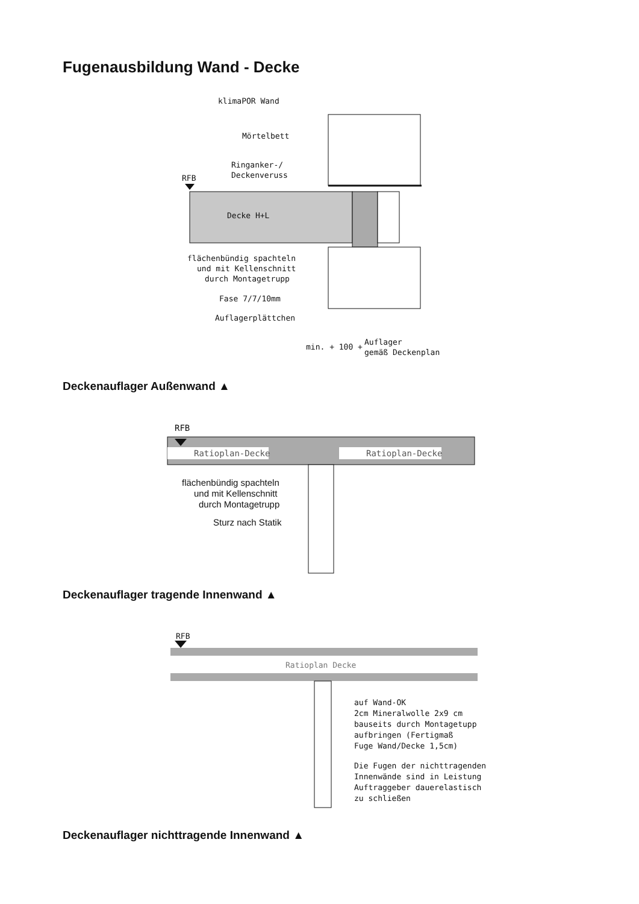Fugenausbildung Wand - Decke
klimaPOR Wand
Mörtelbett
Ringanker-/
Deckenveruss
RFB
Decke H+L
flächenbündig spachteln
und mit Kellenschnitt
durch Montagetrupp
Fase 7/7/10mm
Auflagerplättchen
min. + 100 +
Auflager
gemäß Deckenplan
Deckenauflager Außenwand ▲
RFB
Ratioplan-Decke
Ratioplan-Decke
flächenbündig spachteln
und mit Kellenschnitt
durch Montagetrupp
Sturz nach Statik
Deckenauflager tragende Innenwand ▲
RFB
Ratioplan Decke
auf Wand-OK
2cm Mineralwolle 2x9 cm
bauseits durch Montagetupp
aufbringen (Fertigmaß
Fuge Wand/Decke 1,5cm)
Die Fugen der nichttragenden
Innenwände sind in Leistung
Auftraggeber dauerelastisch
zu schließen
Deckenauflager nichttragende Innenwand ▲